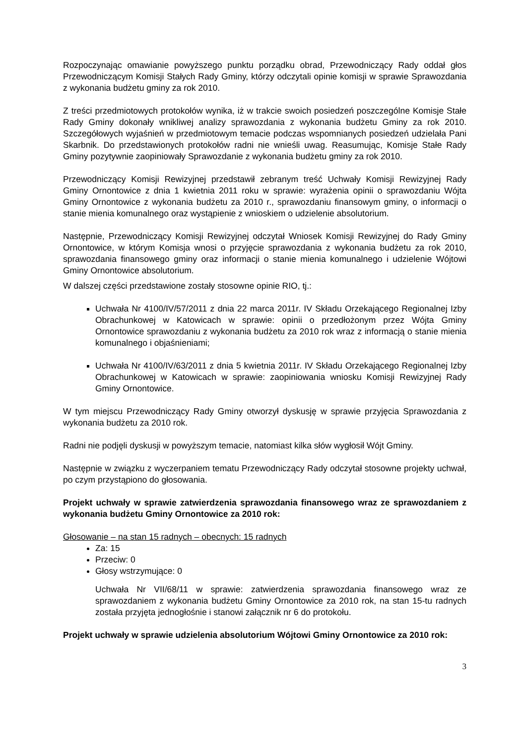Rozpoczynając omawianie powyższego punktu porządku obrad, Przewodniczący Rady oddał głos Przewodniczącym Komisji Stałych Rady Gminy, którzy odczytali opinie komisji w sprawie Sprawozdania z wykonania budżetu gminy za rok 2010.
Z treści przedmiotowych protokołów wynika, iż w trakcie swoich posiedzeń poszczególne Komisje Stałe Rady Gminy dokonały wnikliwej analizy sprawozdania z wykonania budżetu Gminy za rok 2010. Szczegółowych wyjaśnień w przedmiotowym temacie podczas wspomnianych posiedzeń udzielała Pani Skarbnik. Do przedstawionych protokołów radni nie wnieśli uwag. Reasumując, Komisje Stałe Rady Gminy pozytywnie zaopiniowały Sprawozdanie z wykonania budżetu gminy za rok 2010.
Przewodniczący Komisji Rewizyjnej przedstawił zebranym treść Uchwały Komisji Rewizyjnej Rady Gminy Ornontowice z dnia 1 kwietnia 2011 roku w sprawie: wyrażenia opinii o sprawozdaniu Wójta Gminy Ornontowice z wykonania budżetu za 2010 r., sprawozdaniu finansowym gminy, o informacji o stanie mienia komunalnego oraz wystąpienie z wnioskiem o udzielenie absolutorium.
Następnie, Przewodniczący Komisji Rewizyjnej odczytał Wniosek Komisji Rewizyjnej do Rady Gminy Ornontowice, w którym Komisja wnosi o przyjęcie sprawozdania z wykonania budżetu za rok 2010, sprawozdania finansowego gminy oraz informacji o stanie mienia komunalnego i udzielenie Wójtowi Gminy Ornontowice absolutorium.
W dalszej części przedstawione zostały stosowne opinie RIO, tj.:
Uchwała Nr 4100/IV/57/2011 z dnia 22 marca 2011r. IV Składu Orzekającego Regionalnej Izby Obrachunkowej w Katowicach w sprawie: opinii o przedłożonym przez Wójta Gminy Ornontowice sprawozdaniu z wykonania budżetu za 2010 rok wraz z informacją o stanie mienia komunalnego i objaśnieniami;
Uchwała Nr 4100/IV/63/2011 z dnia 5 kwietnia 2011r. IV Składu Orzekającego Regionalnej Izby Obrachunkowej w Katowicach w sprawie: zaopiniowania wniosku Komisji Rewizyjnej Rady Gminy Ornontowice.
W tym miejscu Przewodniczący Rady Gminy otworzył dyskusję w sprawie przyjęcia Sprawozdania z wykonania budżetu za 2010 rok.
Radni nie podjęli dyskusji w powyższym temacie, natomiast kilka słów wygłosił Wójt Gminy.
Następnie w związku z wyczerpaniem tematu Przewodniczący Rady odczytał stosowne projekty uchwał, po czym przystąpiono do głosowania.
Projekt uchwały w sprawie zatwierdzenia sprawozdania finansowego wraz ze sprawozdaniem z wykonania budżetu Gminy Ornontowice za 2010 rok:
Głosowanie – na stan 15 radnych – obecnych: 15 radnych
Za: 15
Przeciw: 0
Głosy wstrzymujące: 0
Uchwała Nr VII/68/11 w sprawie: zatwierdzenia sprawozdania finansowego wraz ze sprawozdaniem z wykonania budżetu Gminy Ornontowice za 2010 rok, na stan 15-tu radnych została przyjęta jednogłośnie i stanowi załącznik nr 6 do protokołu.
Projekt uchwały w sprawie udzielenia absolutorium Wójtowi Gminy Ornontowice za 2010 rok:
3